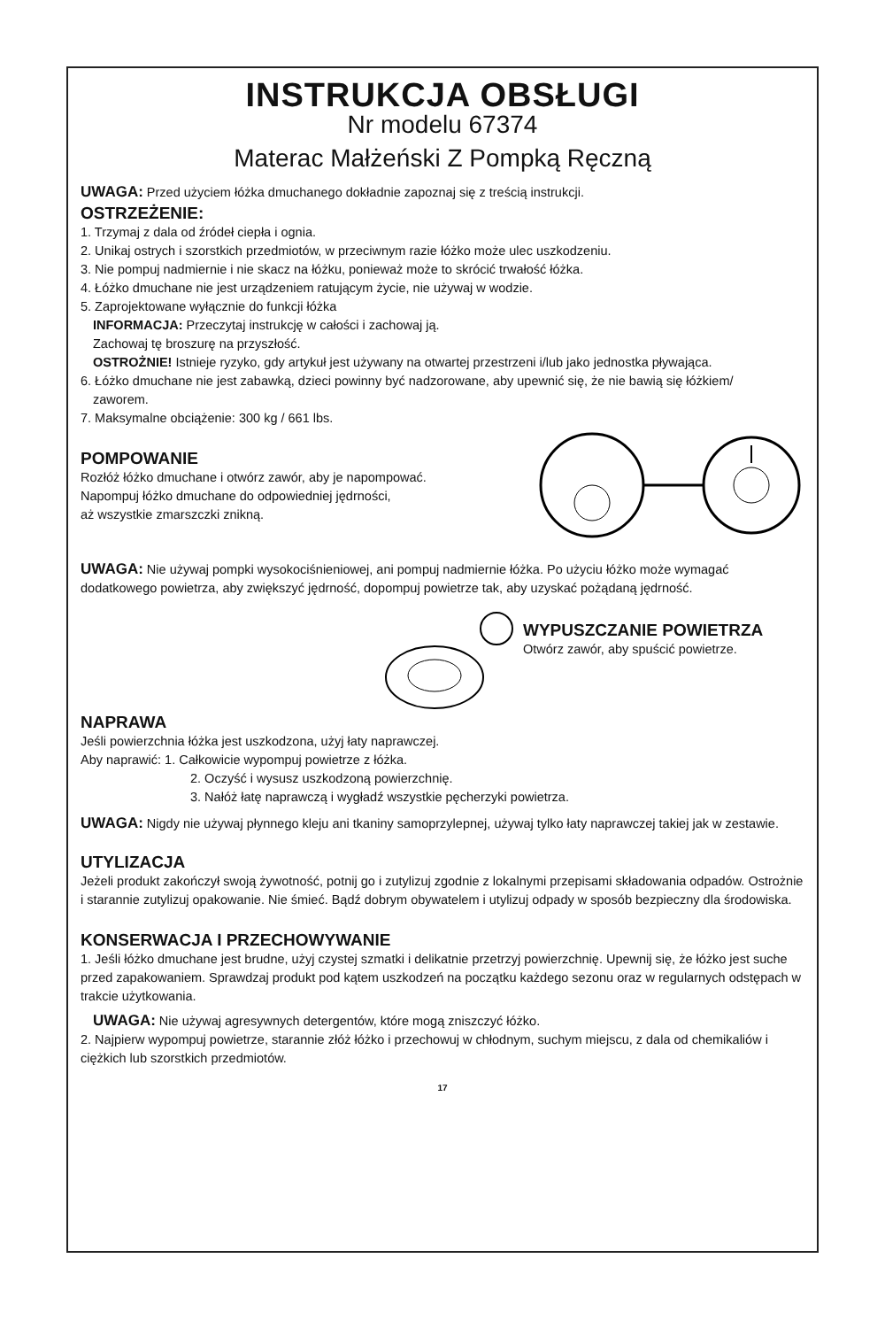INSTRUKCJA OBSŁUGI
Nr modelu 67374
Materac Małżeński Z Pompką Ręczną
UWAGA: Przed użyciem łóżka dmuchanego dokładnie zapoznaj się z treścią instrukcji.
OSTRZEŻENIE:
1. Trzymaj z dala od źródeł ciepła i ognia.
2. Unikaj ostrych i szorstkich przedmiotów, w przeciwnym razie łóżko może ulec uszkodzeniu.
3. Nie pompuj nadmiernie i nie skacz na łóżku, ponieważ może to skrócić trwałość łóżka.
4. Łóżko dmuchane nie jest urządzeniem ratującym życie, nie używaj w wodzie.
5. Zaprojektowane wyłącznie do funkcji łóżka
INFORMACJA: Przeczytaj instrukcję w całości i zachowaj ją.
Zachowaj tę broszurę na przyszłość.
OSTROŻNIE! Istnieje ryzyko, gdy artykuł jest używany na otwartej przestrzeni i/lub jako jednostka pływająca.
6. Łóżko dmuchane nie jest zabawką, dzieci powinny być nadzorowane, aby upewnić się, że nie bawią się łóżkiem/
zaworem.
7. Maksymalne obciążenie: 300 kg / 661 lbs.
POMPOWANIE
Rozłóż łóżko dmuchane i otwórz zawór, aby je napompować.
Napompuj łóżko dmuchane do odpowiedniej jędrności,
aż wszystkie zmarszczki znikną.
UWAGA: Nie używaj pompki wysokociśnieniowej, ani pompuj nadmiernie łóżka. Po użyciu łóżko może wymagać dodatkowego powietrza, aby zwiększyć jędrność, dopompuj powietrze tak, aby uzyskać pożądaną jędrność.
WYPUSZCZANIE POWIETRZA
Otwórz zawór, aby spuścić powietrze.
NAPRAWA
Jeśli powierzchnia łóżka jest uszkodzona, użyj łaty naprawczej.
Aby naprawić: 1. Całkowicie wypompuj powietrze z łóżka.
2. Oczyść i wysusz uszkodzoną powierzchnię.
3. Nałóż łatę naprawczą i wygładź wszystkie pęcherzyki powietrza.
UWAGA: Nigdy nie używaj płynnego kleju ani tkaniny samoprzylepnej, używaj tylko łaty naprawczej takiej jak w zestawie.
UTYLIZACJA
Jeżeli produkt zakończył swoją żywotność, potnij go i zutylizuj zgodnie z lokalnymi przepisami składowania odpadów. Ostrożnie i starannie zutylizuj opakowanie. Nie śmieć. Bądź dobrym obywatelem i utylizuj odpady w sposób bezpieczny dla środowiska.
KONSERWACJA I PRZECHOWYWANIE
1. Jeśli łóżko dmuchane jest brudne, użyj czystej szmatki i delikatnie przetrzyj powierzchnię. Upewnij się, że łóżko jest suche przed zapakowaniem. Sprawdzaj produkt pod kątem uszkodzeń na początku każdego sezonu oraz w regularnych odstępach w trakcie użytkowania.
UWAGA: Nie używaj agresywnych detergentów, które mogą zniszczyć łóżko.
2. Najpierw wypompuj powietrze, starannie złóż łóżko i przechowuj w chłodnym, suchym miejscu, z dala od chemikaliów i ciężkich lub szorstkich przedmiotów.
17